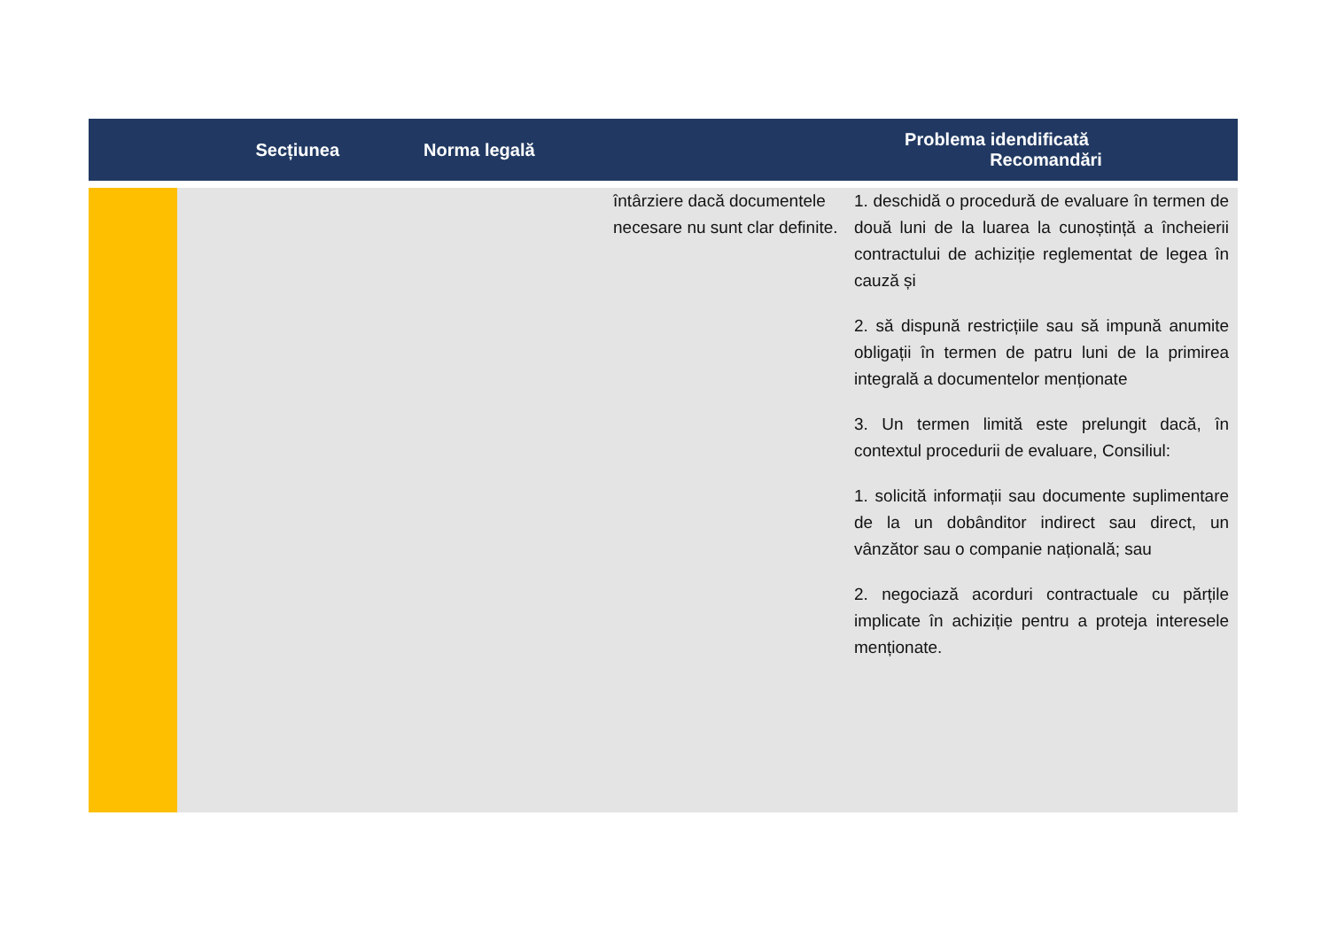| Secțiunea | | Norma legală | | Problema idendificată Recomandări |
| --- | --- | --- | --- | --- |
| | | | întârziere dacă documentele necesare nu sunt clar definite. | 1. deschidă o procedură de evaluare în termen de două luni de la luarea la cunoștință a încheierii contractului de achiziție reglementat de legea în cauză și 2. să dispună restricțiile sau să impună anumite obligații în termen de patru luni de la primirea integrală a documentelor menționate 3. Un termen limită este prelungit dacă, în contextul procedurii de evaluare, Consiliul: 1. solicită informații sau documente suplimentare de la un dobânditor indirect sau direct, un vânzător sau o companie națională; sau 2. negociază acorduri contractuale cu părțile implicate în achiziție pentru a proteja interesele menționate. |